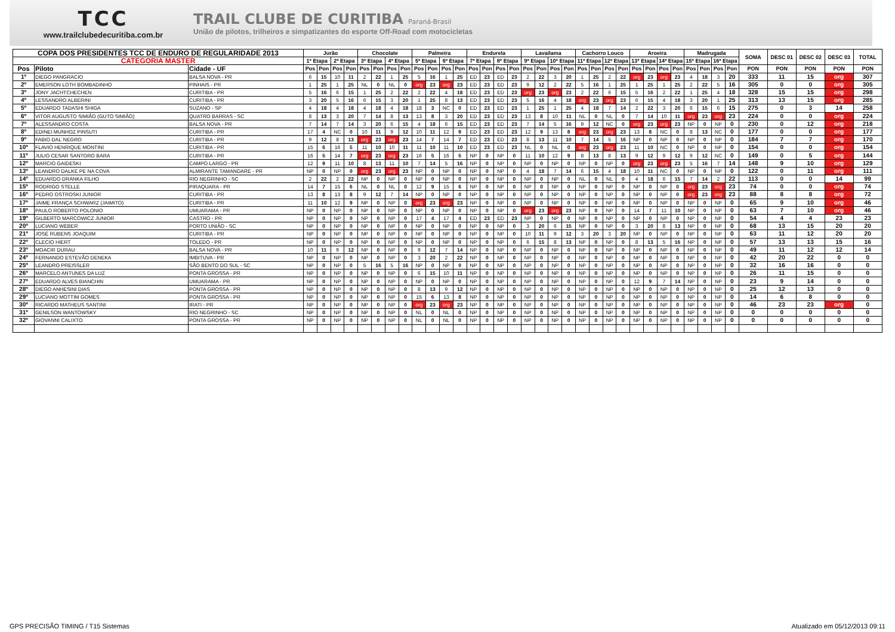TCC
www.trailclubedecuritiba.com.br
TRAIL CLUBE DE CURITIBA Paraná-Brasil
União de pilotos, trilheiros e simpatizantes do esporte Off-Road com motocicletas
| COPA DOS PRESIDENTES TCC DE ENDURO DE REGULARIDADE 2013 | | | Jurão | | | | Chocolate | | | | Palmeira | | | | Endurela | | | | Lavailama | | | | Cachorro Louco | | | | Aroeira | | | | Madrugada | | | | SOMA | DESC 01 | DESC 02 | DESC 03 | TOTAL |
| --- | --- | --- | --- | --- | --- | --- | --- | --- | --- | --- | --- | --- | --- | --- | --- | --- | --- | --- | --- | --- | --- | --- | --- | --- | --- | --- | --- | --- | --- | --- | --- | --- | --- | --- | --- | --- | --- | --- | --- |
| CATEGORIA MASTER | | | 1ª Etapa | | 2ª Etapa | | 3ª Etapa | | 4ª Etapa | | 5ª Etapa | | 6ª Etapa | | 7ª Etapa | | 8ª Etapa | | 9ª Etapa | | 10ª Etapa | | 11ª Etapa | | 12ª Etapa | | 13ª Etapa | | 14ª Etapa | | 15ª Etapa | | 16ª Etapa | | | | | | |
| Pos | Piloto | Cidade - UF | Pos | Pon | Pos | Pon | Pos | Pon | Pos | Pon | Pos | Pon | Pos | Pon | Pos | Pon | Pos | Pon | Pos | Pon | Pos | Pon | Pos | Pon | Pos | Pon | Pos | Pon | Pos | Pon | Pos | Pon | Pos | Pon | PON | PON | PON | PON | PON |
| 1º | DIEGO PANGRACIO | BALSA NOVA - PR | 6 | 15 | 10 | 11 | 2 | 22 | 1 | 25 | 5 | 16 | 1 | 25 | ED | 23 | ED | 23 | 2 | 22 | 3 | 20 | 1 | 25 | 2 | 22 | org | 23 | org | 23 | 4 | 18 | 3 | 20 | 333 | 11 | 15 | org | 307 |
| 2º | EMERSON LOTH BOMBADINHO | PINHAIS - PR | 1 | 25 | 1 | 25 | NL | 0 | NL | 0 | org | 23 | org | 23 | ED | 23 | ED | 23 | 9 | 12 | 2 | 22 | 5 | 16 | 1 | 25 | 1 | 25 | 1 | 25 | 2 | 22 | 5 | 16 | 305 | 0 | 0 | org | 305 |
| 3º | JONY JACHTCHECHEN | CURITIBA - PR | 5 | 16 | 6 | 15 | 1 | 25 | 2 | 22 | 2 | 22 | 4 | 18 | ED | 23 | ED | 23 | org | 23 | org | 23 | 2 | 22 | 6 | 15 | 5 | 16 | 2 | 22 | 1 | 25 | 4 | 18 | 328 | 15 | 15 | org | 298 |
| 4º | LESSANDRO ALBERINI | CURITIBA - PR | 3 | 20 | 5 | 16 | 6 | 15 | 3 | 20 | 1 | 25 | 8 | 13 | ED | 23 | ED | 23 | 5 | 16 | 4 | 18 | org | 23 | org | 23 | 6 | 15 | 4 | 18 | 3 | 20 | 1 | 25 | 313 | 13 | 15 | org | 285 |
| 5º | EDUARDO TADASHI SHIGA | SUZANO - SP | 4 | 18 | 4 | 18 | 4 | 18 | 4 | 18 | 18 | 3 | NC | 0 | ED | 23 | ED | 23 | 1 | 25 | 1 | 25 | 4 | 18 | 7 | 14 | 2 | 22 | 3 | 20 | 6 | 15 | 6 | 15 | 275 | 0 | 3 | 14 | 258 |
| 6º | VITOR AUGUSTO SIMIÃO (GUTO SIMIÃO) | QUATRO BARRAS - SC | 8 | 13 | 3 | 20 | 7 | 14 | 8 | 13 | 13 | 8 | 3 | 20 | ED | 23 | ED | 23 | 13 | 8 | 10 | 11 | NL | 0 | NL | 0 | 7 | 14 | 10 | 11 | org | 23 | org | 23 | 224 | 0 | 0 | org | 224 |
| 7º | ALESSANDRO COSTA | BALSA NOVA - PR | 7 | 14 | 7 | 14 | 3 | 20 | 6 | 15 | 4 | 18 | 6 | 15 | ED | 23 | ED | 23 | 7 | 14 | 5 | 16 | 9 | 12 | NC | 0 | org | 23 | org | 23 | NP | 0 | NP | 0 | 230 | 0 | 12 | org | 218 |
| 8º | EDINEI MUNHOZ PINSUTI | CURITIBA - PR | 17 | 4 | NC | 0 | 10 | 11 | 9 | 12 | 10 | 11 | 12 | 9 | ED | 23 | ED | 23 | 12 | 9 | 13 | 8 | org | 23 | org | 23 | 13 | 8 | NC | 0 | 8 | 13 | NC | 0 | 177 | 0 | 0 | org | 177 |
| 9º | FABIO DAL´NEGRO | CURITIBA - PR | 9 | 12 | 8 | 13 | org | 23 | org | 23 | 14 | 7 | 14 | 7 | ED | 23 | ED | 23 | 8 | 13 | 11 | 10 | 7 | 14 | 5 | 16 | NP | 0 | NP | 0 | NP | 0 | NP | 0 | 184 | 7 | 7 | org | 170 |
| 10º | FLAVIO HENRIQUE MONTINI | CURITIBA - PR | 15 | 6 | 16 | 5 | 11 | 10 | 10 | 11 | 11 | 10 | 11 | 10 | ED | 23 | ED | 23 | NL | 0 | NL | 0 | org | 23 | org | 23 | 11 | 10 | NC | 0 | NP | 0 | NP | 0 | 154 | 0 | 0 | org | 154 |
| 11º | JULIO CESAR SANTORO BARA | CURITIBA - PR | 16 | 5 | 14 | 7 | org | 23 | org | 23 | 16 | 5 | 16 | 5 | NP | 0 | NP | 0 | 11 | 10 | 12 | 9 | 8 | 13 | 8 | 13 | 9 | 12 | 9 | 12 | 9 | 12 | NC | 0 | 149 | 0 | 5 | org | 144 |
| 12º | MARCIO GAIDESKI | CAMPO LARGO - PR | 12 | 9 | 11 | 10 | 8 | 13 | 11 | 10 | 7 | 14 | 5 | 16 | NP | 0 | NP | 0 | NP | 0 | NP | 0 | NP | 0 | NP | 0 | org | 23 | org | 23 | 5 | 16 | 7 | 14 | 148 | 9 | 10 | org | 129 |
| 13º | LEANDRO DALKE PE NA COVA | ALMIRANTE TAMANDARE - PR | NP | 0 | NP | 0 | org | 23 | org | 23 | NP | 0 | NP | 0 | NP | 0 | NP | 0 | 4 | 18 | 7 | 14 | 6 | 15 | 4 | 18 | 10 | 11 | NC | 0 | NP | 0 | NP | 0 | 122 | 0 | 11 | org | 111 |
| 14º | EDUARDO DRANKA FILHO | RIO NEGRINHO - SC | 2 | 22 | 2 | 22 | NP | 0 | NP | 0 | NP | 0 | NP | 0 | NP | 0 | NP | 0 | NP | 0 | NP | 0 | NL | 0 | NL | 0 | 4 | 18 | 6 | 15 | 7 | 14 | 2 | 22 | 113 | 0 | 0 | 14 | 99 |
| 15º | RODRIGO STELLE | PIRAQUARA - PR | 14 | 7 | 15 | 6 | NL | 0 | NL | 0 | 12 | 9 | 15 | 6 | NP | 0 | NP | 0 | NP | 0 | NP | 0 | NP | 0 | NP | 0 | NP | 0 | NP | 0 | org | 23 | org | 23 | 74 | 0 | 0 | org | 74 |
| 16º | PEDRO OSTROSKI JUNIOR | CURITIBA - PR | 13 | 8 | 13 | 8 | 9 | 12 | 7 | 14 | NP | 0 | NP | 0 | NP | 0 | NP | 0 | NP | 0 | NP | 0 | NP | 0 | NP | 0 | NP | 0 | NP | 0 | org | 23 | org | 23 | 88 | 8 | 8 | org | 72 |
| 17º | JAIME FRANÇA SCHWARZ (JAIMITO) | CURITIBA - PR | 11 | 10 | 12 | 9 | NP | 0 | NP | 0 | org | 23 | org | 23 | NP | 0 | NP | 0 | NP | 0 | NP | 0 | NP | 0 | NP | 0 | NP | 0 | NP | 0 | NP | 0 | NP | 0 | 65 | 9 | 10 | org | 46 |
| 18º | PAULO ROBERTO POLONIO | UMUARAMA - PR | NP | 0 | NP | 0 | NP | 0 | NP | 0 | NP | 0 | NP | 0 | NP | 0 | NP | 0 | org | 23 | org | 23 | NP | 0 | NP | 0 | 14 | 7 | 11 | 10 | NP | 0 | NP | 0 | 63 | 7 | 10 | org | 46 |
| 19º | GILBERTO MARCOWICZ JUNIOR | CASTRO - PR | NP | 0 | NP | 0 | NP | 0 | NP | 0 | 17 | 4 | 17 | 4 | ED | 23 | ED | 23 | NP | 0 | NP | 0 | NP | 0 | NP | 0 | NP | 0 | NP | 0 | NP | 0 | NP | 0 | 54 | 4 | 4 | 23 | 23 |
| 20º | LUCIANO WEBER | PORTO UNIÃO - SC | NP | 0 | NP | 0 | NP | 0 | NP | 0 | NP | 0 | NP | 0 | NP | 0 | NP | 0 | 3 | 20 | 6 | 15 | NP | 0 | NP | 0 | 3 | 20 | 8 | 13 | NP | 0 | NP | 0 | 68 | 13 | 15 | 20 | 20 |
| 21º | JOSÉ RUBENS JOAQUIM | CURITIBA - PR | NP | 0 | NP | 0 | NP | 0 | NP | 0 | NP | 0 | NP | 0 | NP | 0 | NP | 0 | 10 | 11 | 9 | 12 | 3 | 20 | 3 | 20 | NP | 0 | NP | 0 | NP | 0 | NP | 0 | 63 | 11 | 12 | 20 | 20 |
| 22º | CLECIO HIERT | TOLEDO - PR | NP | 0 | NP | 0 | NP | 0 | NP | 0 | NP | 0 | NP | 0 | NP | 0 | NP | 0 | 6 | 15 | 8 | 13 | NP | 0 | NP | 0 | 8 | 13 | 5 | 16 | NP | 0 | NP | 0 | 57 | 13 | 13 | 15 | 16 |
| 23º | MOACIR DURAU | BALSA NOVA - PR | 10 | 11 | 9 | 12 | NP | 0 | NP | 0 | 9 | 12 | 7 | 14 | NP | 0 | NP | 0 | NP | 0 | NP | 0 | NP | 0 | NP | 0 | NP | 0 | NP | 0 | NP | 0 | NP | 0 | 49 | 11 | 12 | 12 | 14 |
| 24º | FERNANDO ESTEVÃO DENEKA | IMBITUVA - PR | NP | 0 | NP | 0 | NP | 0 | NP | 0 | 3 | 20 | 2 | 22 | NP | 0 | NP | 0 | NP | 0 | NP | 0 | NP | 0 | NP | 0 | NP | 0 | NP | 0 | NP | 0 | NP | 0 | 42 | 20 | 22 | 0 | 0 |
| 25º | LEANDRO PREISSLER | SÃO BENTO DO SUL - SC | NP | 0 | NP | 0 | 5 | 16 | 5 | 16 | NP | 0 | NP | 0 | NP | 0 | NP | 0 | NP | 0 | NP | 0 | NP | 0 | NP | 0 | NP | 0 | NP | 0 | NP | 0 | NP | 0 | 32 | 16 | 16 | 0 | 0 |
| 26º | MARCELO ANTUNES DA LUZ | PONTA GROSSA - PR | NP | 0 | NP | 0 | NP | 0 | NP | 0 | 6 | 15 | 10 | 11 | NP | 0 | NP | 0 | NP | 0 | NP | 0 | NP | 0 | NP | 0 | NP | 0 | NP | 0 | NP | 0 | NP | 0 | 26 | 11 | 15 | 0 | 0 |
| 27º | EDUARDO ALVES BIANCHIN | UMUARAMA - PR | NP | 0 | NP | 0 | NP | 0 | NP | 0 | NP | 0 | NP | 0 | NP | 0 | NP | 0 | NP | 0 | NP | 0 | NP | 0 | NP | 0 | 12 | 9 | 7 | 14 | NP | 0 | NP | 0 | 23 | 9 | 14 | 0 | 0 |
| 28º | DIEGO ANHESINI DIAS | PONTA GROSSA - PR | NP | 0 | NP | 0 | NP | 0 | NP | 0 | 8 | 13 | 9 | 12 | NP | 0 | NP | 0 | NP | 0 | NP | 0 | NP | 0 | NP | 0 | NP | 0 | NP | 0 | NP | 0 | NP | 0 | 25 | 12 | 13 | 0 | 0 |
| 29º | LUCIANO MOTTIM GOMES | PONTA GROSSA - PR | NP | 0 | NP | 0 | NP | 0 | NP | 0 | 15 | 6 | 13 | 8 | NP | 0 | NP | 0 | NP | 0 | NP | 0 | NP | 0 | NP | 0 | NP | 0 | NP | 0 | NP | 0 | NP | 0 | 14 | 6 | 8 | 0 | 0 |
| 30º | RICARDO MATHEUS SANTINI | IRATI - PR | NP | 0 | NP | 0 | NP | 0 | NP | 0 | org | 23 | org | 23 | NP | 0 | NP | 0 | NP | 0 | NP | 0 | NP | 0 | NP | 0 | NP | 0 | NP | 0 | NP | 0 | NP | 0 | 46 | 23 | 23 | org | 0 |
| 31º | GENILSON WANTOWSKY | RIO NEGRINHO - SC | NP | 0 | NP | 0 | NP | 0 | NP | 0 | NL | 0 | NL | 0 | NP | 0 | NP | 0 | NP | 0 | NP | 0 | NP | 0 | NP | 0 | NP | 0 | NP | 0 | NP | 0 | NP | 0 | 0 | 0 | 0 | 0 | 0 |
| 32º | GIOVANNI CALIXTO | PONTA GROSSA - PR | NP | 0 | NP | 0 | NP | 0 | NP | 0 | NL | 0 | NL | 0 | NP | 0 | NP | 0 | NP | 0 | NP | 0 | NP | 0 | NP | 0 | NP | 0 | NP | 0 | NP | 0 | NP | 0 | 0 | 0 | 0 | 0 | 0 |
GPS PRECISÃO TIMING / T15 Sistemas Atualizado em 05/12/2013 09:11